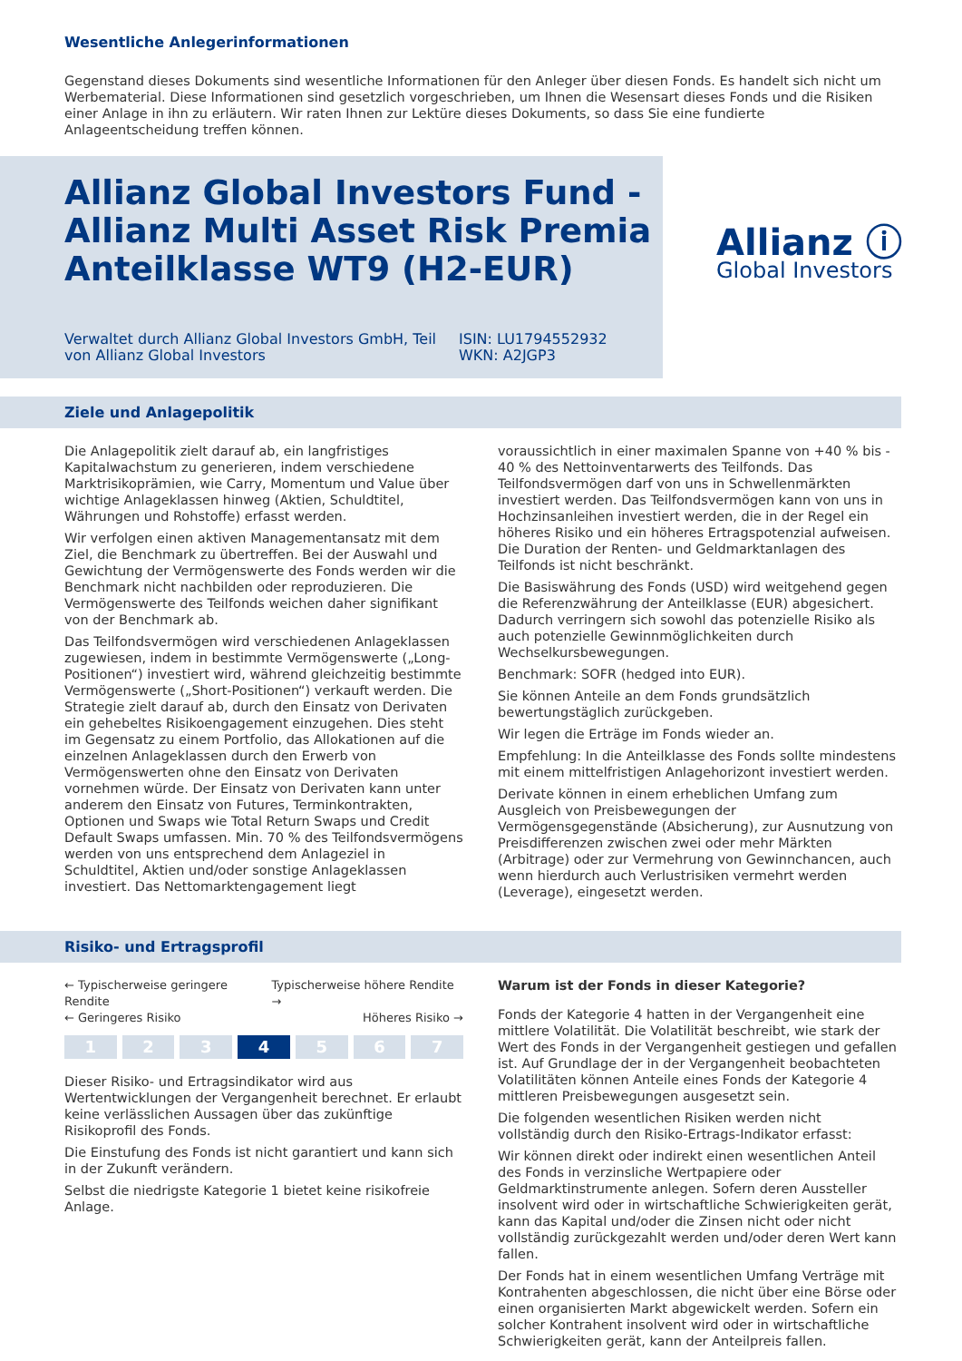Wesentliche Anlegerinformationen
Gegenstand dieses Dokuments sind wesentliche Informationen für den Anleger über diesen Fonds. Es handelt sich nicht um Werbematerial. Diese Informationen sind gesetzlich vorgeschrieben, um Ihnen die Wesensart dieses Fonds und die Risiken einer Anlage in ihn zu erläutern. Wir raten Ihnen zur Lektüre dieses Dokuments, so dass Sie eine fundierte Anlageentscheidung treffen können.
Allianz Global Investors Fund - Allianz Multi Asset Risk Premia Anteilklasse WT9 (H2-EUR)
Verwaltet durch Allianz Global Investors GmbH, Teil von Allianz Global Investors
ISIN: LU1794552932
WKN: A2JGP3
Allianz ⓘ
Global Investors
Ziele und Anlagepolitik
Die Anlagepolitik zielt darauf ab, ein langfristiges Kapitalwachstum zu generieren, indem verschiedene Marktrisikoprämien, wie Carry, Momentum und Value über wichtige Anlageklassen hinweg (Aktien, Schuldtitel, Währungen und Rohstoffe) erfasst werden.
Wir verfolgen einen aktiven Managementansatz mit dem Ziel, die Benchmark zu übertreffen. Bei der Auswahl und Gewichtung der Vermögenswerte des Fonds werden wir die Benchmark nicht nachbilden oder reproduzieren. Die Vermögenswerte des Teilfonds weichen daher signifikant von der Benchmark ab.
Das Teilfondsvermögen wird verschiedenen Anlageklassen zugewiesen, indem in bestimmte Vermögenswerte („Long-Positionen“) investiert wird, während gleichzeitig bestimmte Vermögenswerte („Short-Positionen“) verkauft werden. Die Strategie zielt darauf ab, durch den Einsatz von Derivaten ein gehebeltes Risikoengagement einzugehen. Dies steht im Gegensatz zu einem Portfolio, das Allokationen auf die einzelnen Anlageklassen durch den Erwerb von Vermögenswerten ohne den Einsatz von Derivaten vornehmen würde. Der Einsatz von Derivaten kann unter anderem den Einsatz von Futures, Terminkontrakten, Optionen und Swaps wie Total Return Swaps und Credit Default Swaps umfassen. Min. 70 % des Teilfondsvermögens werden von uns entsprechend dem Anlageziel in Schuldtitel, Aktien und/oder sonstige Anlageklassen investiert. Das Nettomarktengagement liegt
voraussichtlich in einer maximalen Spanne von +40 % bis - 40 % des Nettoinventarwerts des Teilfonds. Das Teilfondsvermögen darf von uns in Schwellenmärkten investiert werden. Das Teilfondsvermögen kann von uns in Hochzinsanleihen investiert werden, die in der Regel ein höheres Risiko und ein höheres Ertragspotenzial aufweisen. Die Duration der Renten- und Geldmarktanlagen des Teilfonds ist nicht beschränkt.
Die Basiswährung des Fonds (USD) wird weitgehend gegen die Referenzwährung der Anteilklasse (EUR) abgesichert. Dadurch verringern sich sowohl das potenzielle Risiko als auch potenzielle Gewinnmöglichkeiten durch Wechselkursbewegungen.
Benchmark: SOFR (hedged into EUR).
Sie können Anteile an dem Fonds grundsätzlich bewertungstäglich zurückgeben.
Wir legen die Erträge im Fonds wieder an.
Empfehlung: In die Anteilklasse des Fonds sollte mindestens mit einem mittelfristigen Anlagehorizont investiert werden.
Derivate können in einem erheblichen Umfang zum Ausgleich von Preisbewegungen der Vermögensgegenstände (Absicherung), zur Ausnutzung von Preisdifferenzen zwischen zwei oder mehr Märkten (Arbitrage) oder zur Vermehrung von Gewinnchancen, auch wenn hierdurch auch Verlustrisiken vermehrt werden (Leverage), eingesetzt werden.
Risiko- und Ertragsprofil
← Typischerweise geringere Rendite Typischerweise höhere Rendite →
← Geringeres Risiko Höheres Risiko →
1 2 3 4 5 6 7
Dieser Risiko- und Ertragsindikator wird aus Wertentwicklungen der Vergangenheit berechnet. Er erlaubt keine verlässlichen Aussagen über das zukünftige Risikoprofil des Fonds.
Die Einstufung des Fonds ist nicht garantiert und kann sich in der Zukunft verändern.
Selbst die niedrigste Kategorie 1 bietet keine risikofreie Anlage.
Warum ist der Fonds in dieser Kategorie?
Fonds der Kategorie 4 hatten in der Vergangenheit eine mittlere Volatilität. Die Volatilität beschreibt, wie stark der Wert des Fonds in der Vergangenheit gestiegen und gefallen ist. Auf Grundlage der in der Vergangenheit beobachteten Volatilitäten können Anteile eines Fonds der Kategorie 4 mittleren Preisbewegungen ausgesetzt sein.
Die folgenden wesentlichen Risiken werden nicht vollständig durch den Risiko-Ertrags-Indikator erfasst:
Wir können direkt oder indirekt einen wesentlichen Anteil des Fonds in verzinsliche Wertpapiere oder Geldmarktinstrumente anlegen. Sofern deren Aussteller insolvent wird oder in wirtschaftliche Schwierigkeiten gerät, kann das Kapital und/oder die Zinsen nicht oder nicht vollständig zurückgezahlt werden und/oder deren Wert kann fallen.
Der Fonds hat in einem wesentlichen Umfang Verträge mit Kontrahenten abgeschlossen, die nicht über eine Börse oder einen organisierten Markt abgewickelt werden. Sofern ein solcher Kontrahent insolvent wird oder in wirtschaftliche Schwierigkeiten gerät, kann der Anteilpreis fallen.